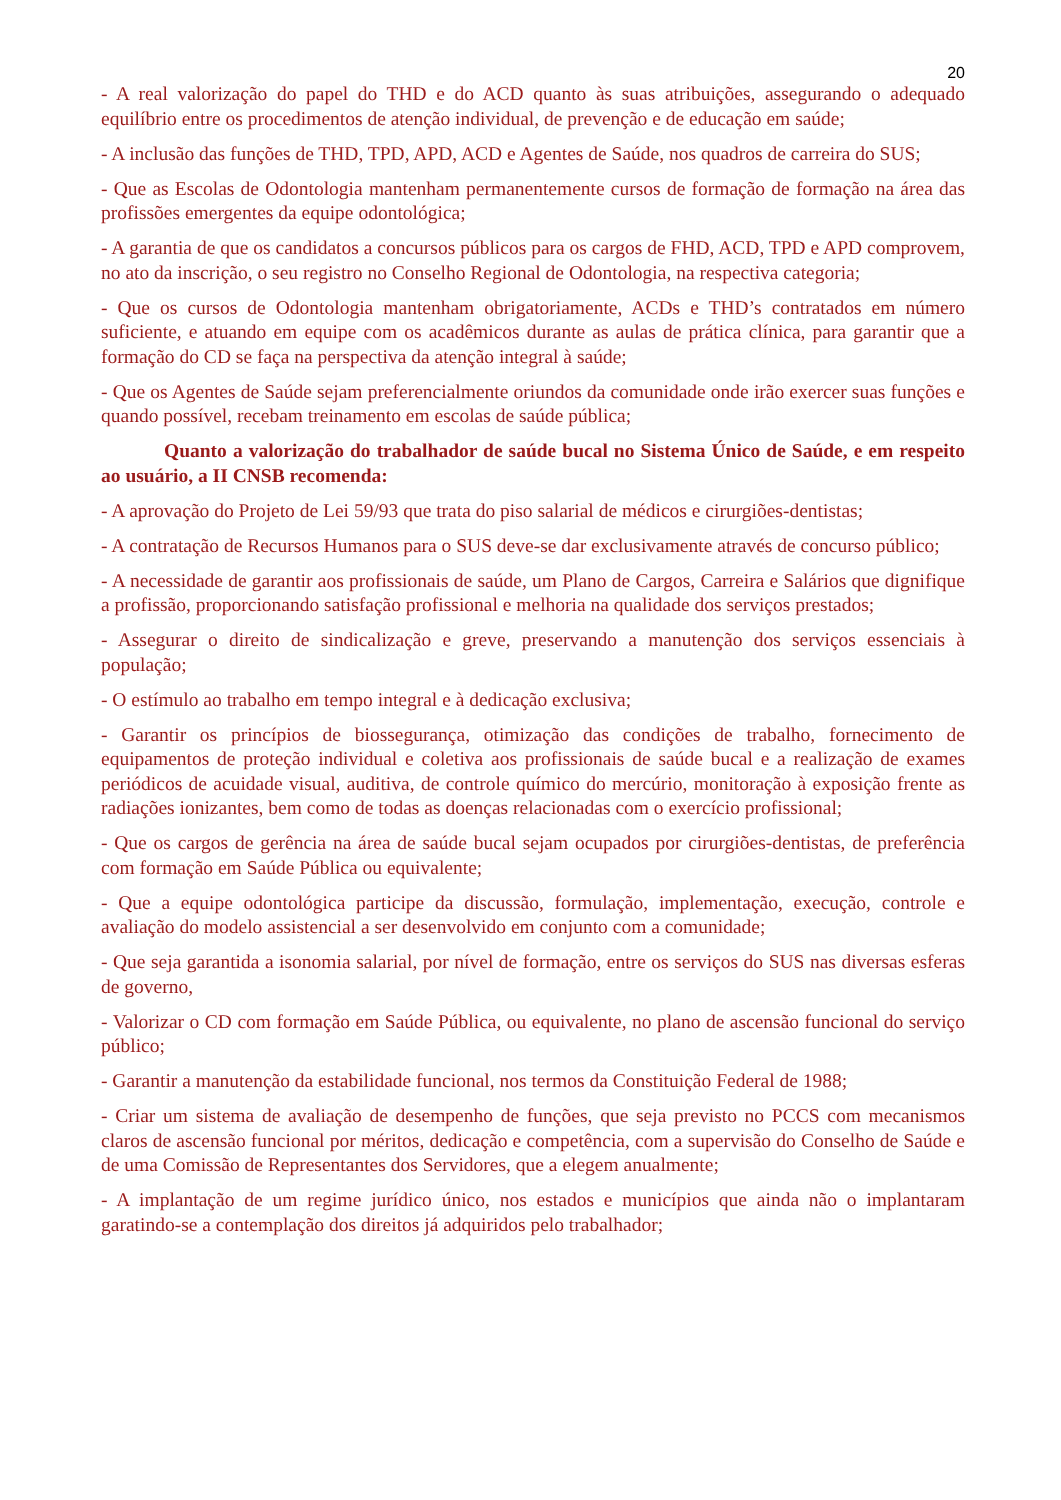20
- A real valorização do papel do THD e do ACD quanto às suas atribuições, assegurando o adequado equilíbrio entre os procedimentos de atenção individual, de prevenção e de educação em saúde;
- A inclusão das funções de THD, TPD, APD, ACD e Agentes de Saúde, nos quadros de carreira do SUS;
- Que as Escolas de Odontologia mantenham permanentemente cursos de formação de formação na área das profissões emergentes da equipe odontológica;
- A garantia de que os candidatos a concursos públicos para os cargos de FHD, ACD, TPD e APD comprovem, no ato da inscrição, o seu registro no Conselho Regional de Odontologia, na respectiva categoria;
- Que os cursos de Odontologia mantenham obrigatoriamente, ACDs e THD’s contratados em número suficiente, e atuando em equipe com os acadêmicos durante as aulas de prática clínica, para garantir que a formação do CD se faça na perspectiva da atenção integral à saúde;
- Que os Agentes de Saúde sejam preferencialmente oriundos da comunidade onde irão exercer suas funções e quando possível, recebam treinamento em escolas de saúde pública;
Quanto a valorização do trabalhador de saúde bucal no Sistema Único de Saúde, e em respeito ao usuário, a II CNSB recomenda:
- A aprovação do Projeto de Lei 59/93 que trata do piso salarial de médicos e cirurgiões-dentistas;
- A contratação de Recursos Humanos para o SUS deve-se dar exclusivamente através de concurso público;
- A necessidade de garantir aos profissionais de saúde, um Plano de Cargos, Carreira e Salários que dignifique a profissão, proporcionando satisfação profissional e melhoria na qualidade dos serviços prestados;
- Assegurar o direito de sindicalização e greve, preservando a manutenção dos serviços essenciais à população;
- O estímulo ao trabalho em tempo integral e à dedicação exclusiva;
- Garantir os princípios de biossegurança, otimização das condições de trabalho, fornecimento de equipamentos de proteção individual e coletiva aos profissionais de saúde bucal e a realização de exames periódicos de acuidade visual, auditiva, de controle químico do mercúrio, monitoração à exposição frente as radiações ionizantes, bem como de todas as doenças relacionadas com o exercício profissional;
- Que os cargos de gerência na área de saúde bucal sejam ocupados por cirurgiões-dentistas, de preferência com formação em Saúde Pública ou equivalente;
- Que a equipe odontológica participe da discussão, formulação, implementação, execução, controle e avaliação do modelo assistencial a ser desenvolvido em conjunto com a comunidade;
- Que seja garantida a isonomia salarial, por nível de formação, entre os serviços do SUS nas diversas esferas de governo,
- Valorizar o CD com formação em Saúde Pública, ou equivalente, no plano de ascensão funcional do serviço público;
- Garantir a manutenção da estabilidade funcional, nos termos da Constituição Federal de 1988;
- Criar um sistema de avaliação de desempenho de funções, que seja previsto no PCCS com mecanismos claros de ascensão funcional por méritos, dedicação e competência, com a supervisão do Conselho de Saúde e de uma Comissão de Representantes dos Servidores, que a elegem anualmente;
- A implantação de um regime jurídico único, nos estados e municípios que ainda não o implantaram garatindo-se a contemplação dos direitos já adquiridos pelo trabalhador;